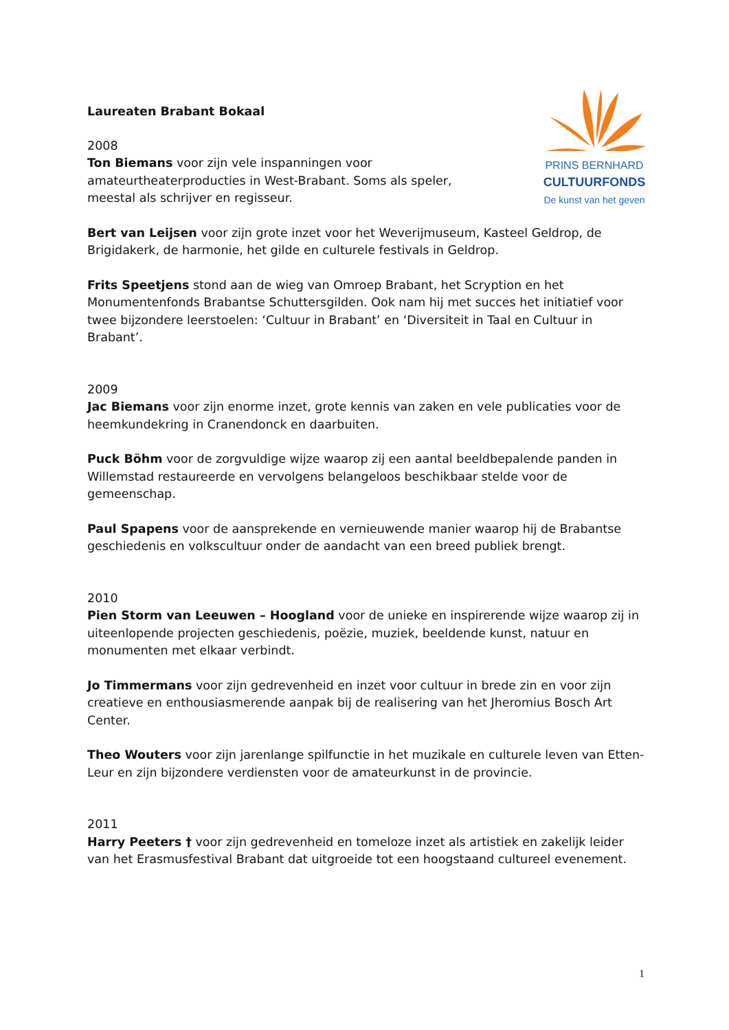PRINS BERNHARD
CULTUURFONDS
De kunst van het geven
Laureaten Brabant Bokaal
2008
Ton Biemans voor zijn vele inspanningen voor amateurtheaterproducties in West-Brabant. Soms als speler, meestal als schrijver en regisseur.
Bert van Leijsen voor zijn grote inzet voor het Weverijmuseum, Kasteel Geldrop, de Brigidakerk, de harmonie, het gilde en culturele festivals in Geldrop.
Frits Speetjens stond aan de wieg van Omroep Brabant, het Scryption en het Monumentenfonds Brabantse Schuttersgilden. Ook nam hij met succes het initiatief voor twee bijzondere leerstoelen: ‘Cultuur in Brabant’ en ‘Diversiteit in Taal en Cultuur in Brabant’.
2009
Jac Biemans voor zijn enorme inzet, grote kennis van zaken en vele publicaties voor de heemkundekring in Cranendonck en daarbuiten.
Puck Böhm voor de zorgvuldige wijze waarop zij een aantal beeldbepalende panden in Willemstad restaureerde en vervolgens belangeloos beschikbaar stelde voor de gemeenschap.
Paul Spapens voor de aansprekende en vernieuwende manier waarop hij de Brabantse geschiedenis en volkscultuur onder de aandacht van een breed publiek brengt.
2010
Pien Storm van Leeuwen – Hoogland voor de unieke en inspirerende wijze waarop zij in uiteenlopende projecten geschiedenis, poëzie, muziek, beeldende kunst, natuur en monumenten met elkaar verbindt.
Jo Timmermans voor zijn gedrevenheid en inzet voor cultuur in brede zin en voor zijn creatieve en enthousiasmerende aanpak bij de realisering van het Jheromius Bosch Art Center.
Theo Wouters voor zijn jarenlange spilfunctie in het muzikale en culturele leven van Etten-Leur en zijn bijzondere verdiensten voor de amateurkunst in de provincie.
2011
Harry Peeters † voor zijn gedrevenheid en tomeloze inzet als artistiek en zakelijk leider van het Erasmusfestival Brabant dat uitgroeide tot een hoogstaand cultureel evenement.
1